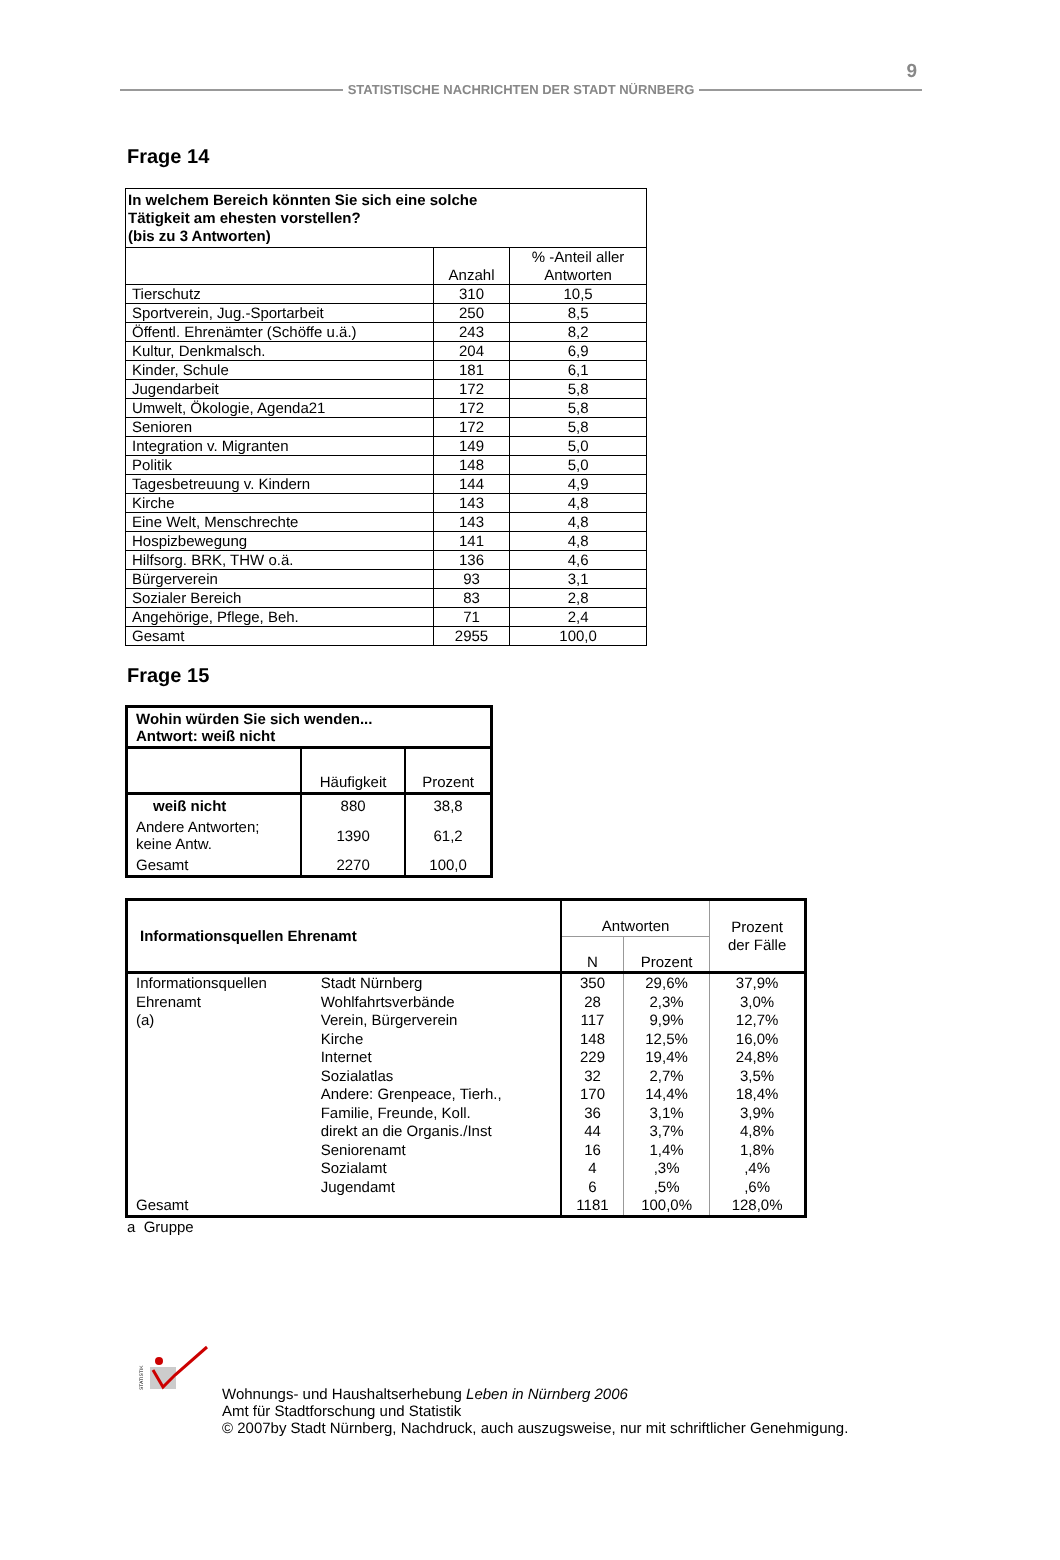9
STATISTISCHE NACHRICHTEN DER STADT NÜRNBERG
Frage 14
| In welchem Bereich könnten Sie sich eine solche Tätigkeit am ehesten vorstellen? (bis zu 3 Antworten) | | |
| | Anzahl | % -Anteil aller Antworten |
| Tierschutz | 310 | 10,5 |
| Sportverein, Jug.-Sportarbeit | 250 | 8,5 |
| Öffentl. Ehrenämter (Schöffe u.ä.) | 243 | 8,2 |
| Kultur, Denkmalsch. | 204 | 6,9 |
| Kinder, Schule | 181 | 6,1 |
| Jugendarbeit | 172 | 5,8 |
| Umwelt, Ökologie, Agenda21 | 172 | 5,8 |
| Senioren | 172 | 5,8 |
| Integration v. Migranten | 149 | 5,0 |
| Politik | 148 | 5,0 |
| Tagesbetreuung v. Kindern | 144 | 4,9 |
| Kirche | 143 | 4,8 |
| Eine Welt, Menschrechte | 143 | 4,8 |
| Hospizbewegung | 141 | 4,8 |
| Hilfsorg. BRK, THW o.ä. | 136 | 4,6 |
| Bürgerverein | 93 | 3,1 |
| Sozialer Bereich | 83 | 2,8 |
| Angehörige, Pflege, Beh. | 71 | 2,4 |
| Gesamt | 2955 | 100,0 |
Frage 15
| Wohin würden Sie sich wenden... Antwort: weiß nicht | | |
| | Häufigkeit | Prozent |
| weiß nicht | 880 | 38,8 |
| Andere Antworten; keine Antw. | 1390 | 61,2 |
| Gesamt | 2270 | 100,0 |
| Informationsquellen Ehrenamt | | Antworten | | Prozent der Fälle |
| | | N | Prozent | |
| Informationsquellen Ehrenamt (a) | Stadt Nürnberg | 350 | 29,6% | 37,9% |
| | Wohlfahrtsverbände | 28 | 2,3% | 3,0% |
| | Verein, Bürgerverein | 117 | 9,9% | 12,7% |
| | Kirche | 148 | 12,5% | 16,0% |
| | Internet | 229 | 19,4% | 24,8% |
| | Sozialatlas | 32 | 2,7% | 3,5% |
| | Andere: Grenpeace, Tierh., | 170 | 14,4% | 18,4% |
| | Familie, Freunde, Koll. | 36 | 3,1% | 3,9% |
| | direkt an die Organis./Inst | 44 | 3,7% | 4,8% |
| | Seniorenamt | 16 | 1,4% | 1,8% |
| | Sozialamt | 4 | ,3% | ,4% |
| | Jugendamt | 6 | ,5% | ,6% |
| Gesamt | | 1181 | 100,0% | 128,0% |
a Gruppe
STATISTIK
Wohnungs- und Haushaltserhebung Leben in Nürnberg 2006
Amt für Stadtforschung und Statistik
© 2007by Stadt Nürnberg, Nachdruck, auch auszugsweise, nur mit schriftlicher Genehmigung.